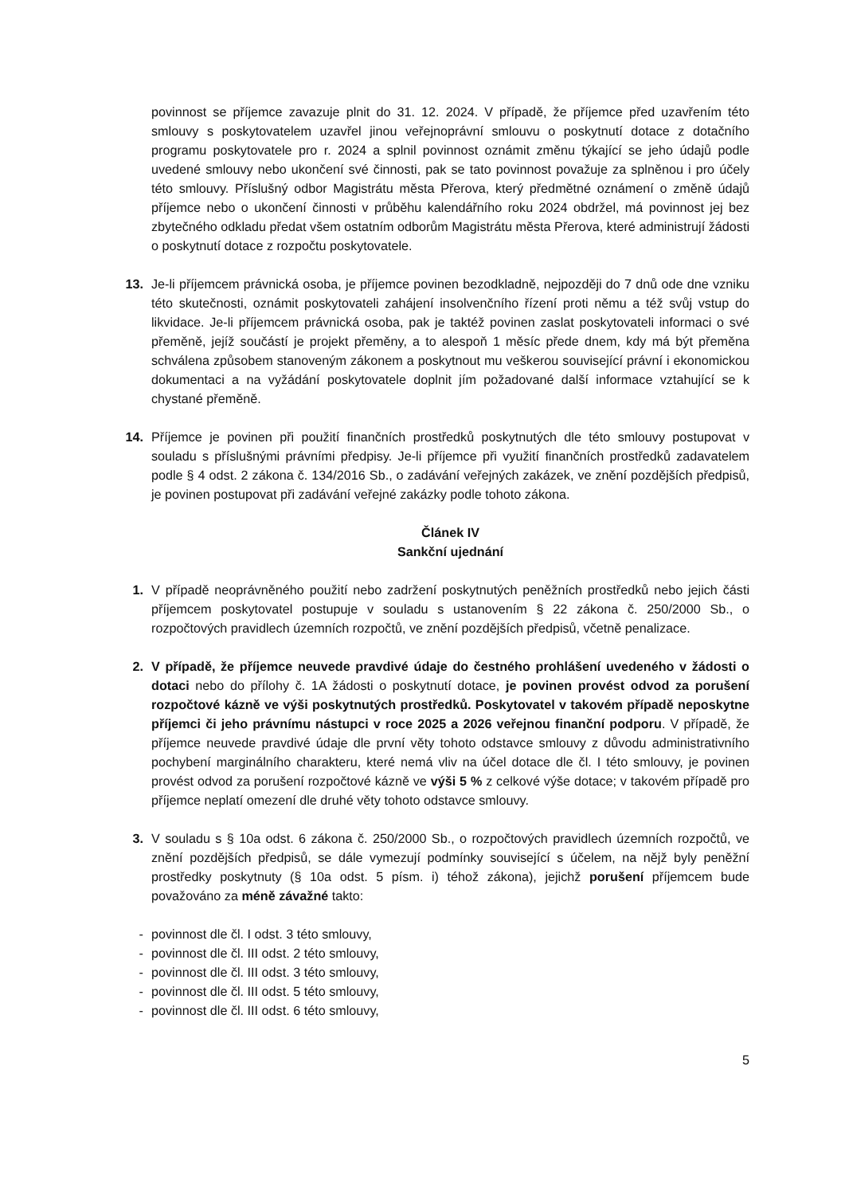povinnost se příjemce zavazuje plnit do 31. 12. 2024. V případě, že příjemce před uzavřením této smlouvy s poskytovatelem uzavřel jinou veřejnoprávní smlouvu o poskytnutí dotace z dotačního programu poskytovatele pro r. 2024 a splnil povinnost oznámit změnu týkající se jeho údajů podle uvedené smlouvy nebo ukončení své činnosti, pak se tato povinnost považuje za splněnou i pro účely této smlouvy. Příslušný odbor Magistrátu města Přerova, který předmětné oznámení o změně údajů příjemce nebo o ukončení činnosti v průběhu kalendářního roku 2024 obdržel, má povinnost jej bez zbytečného odkladu předat všem ostatním odborům Magistrátu města Přerova, které administrují žádosti o poskytnutí dotace z rozpočtu poskytovatele.
13. Je-li příjemcem právnická osoba, je příjemce povinen bezodkladně, nejpozději do 7 dnů ode dne vzniku této skutečnosti, oznámit poskytovateli zahájení insolvenčního řízení proti němu a též svůj vstup do likvidace. Je-li příjemcem právnická osoba, pak je taktéž povinen zaslat poskytovateli informaci o své přeměně, jejíž součástí je projekt přeměny, a to alespoň 1 měsíc přede dnem, kdy má být přeměna schválena způsobem stanoveným zákonem a poskytnout mu veškerou související právní i ekonomickou dokumentaci a na vyžádání poskytovatele doplnit jím požadované další informace vztahující se k chystané přeměně.
14. Příjemce je povinen při použití finančních prostředků poskytnutých dle této smlouvy postupovat v souladu s příslušnými právními předpisy. Je-li příjemce při využití finančních prostředků zadavatelem podle § 4 odst. 2 zákona č. 134/2016 Sb., o zadávání veřejných zakázek, ve znění pozdějších předpisů, je povinen postupovat při zadávání veřejné zakázky podle tohoto zákona.
Článek IV
Sankční ujednání
1. V případě neoprávněného použití nebo zadržení poskytnutých peněžních prostředků nebo jejich části příjemcem poskytovatel postupuje v souladu s ustanovením § 22 zákona č. 250/2000 Sb., o rozpočtových pravidlech územních rozpočtů, ve znění pozdějších předpisů, včetně penalizace.
2. V případě, že příjemce neuvede pravdivé údaje do čestného prohlášení uvedeného v žádosti o dotaci nebo do přílohy č. 1A žádosti o poskytnutí dotace, je povinen provést odvod za porušení rozpočtové kázně ve výši poskytnutých prostředků. Poskytovatel v takovém případě neposkytne příjemci či jeho právnímu nástupci v roce 2025 a 2026 veřejnou finanční podporu. V případě, že příjemce neuvede pravdivé údaje dle první věty tohoto odstavce smlouvy z důvodu administrativního pochybení marginálního charakteru, které nemá vliv na účel dotace dle čl. I této smlouvy, je povinen provést odvod za porušení rozpočtové kázně ve výši 5 % z celkové výše dotace; v takovém případě pro příjemce neplatí omezení dle druhé věty tohoto odstavce smlouvy.
3. V souladu s § 10a odst. 6 zákona č. 250/2000 Sb., o rozpočtových pravidlech územních rozpočtů, ve znění pozdějších předpisů, se dále vymezují podmínky související s účelem, na nějž byly peněžní prostředky poskytnuty (§ 10a odst. 5 písm. i) téhož zákona), jejichž porušení příjemcem bude považováno za méně závažné takto:
- povinnost dle čl. I odst. 3 této smlouvy,
- povinnost dle čl. III odst. 2 této smlouvy,
- povinnost dle čl. III odst. 3 této smlouvy,
- povinnost dle čl. III odst. 5 této smlouvy,
- povinnost dle čl. III odst. 6 této smlouvy,
5